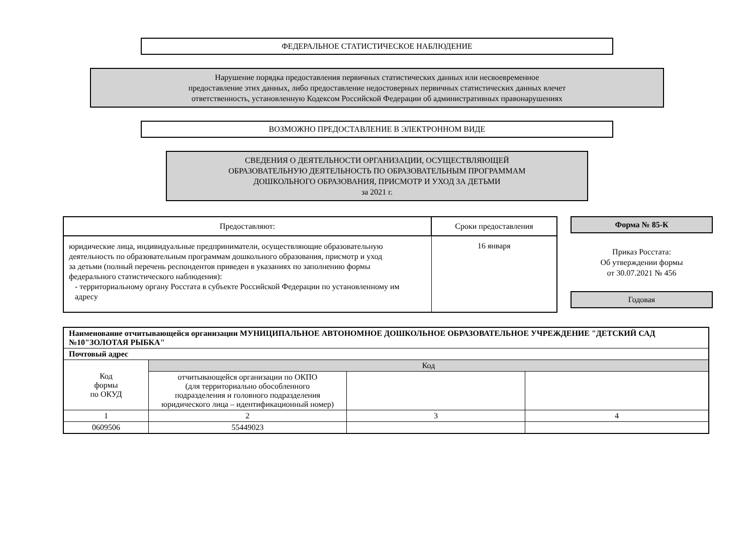ФЕДЕРАЛЬНОЕ СТАТИСТИЧЕСКОЕ НАБЛЮДЕНИЕ
Нарушение порядка предоставления первичных статистических данных или несвоевременное
предоставление этих данных, либо предоставление недостоверных первичных статистических данных влечет
ответственность, установленную Кодексом Российской Федерации об административных правонарушениях
ВОЗМОЖНО ПРЕДОСТАВЛЕНИЕ В ЭЛЕКТРОННОМ ВИДЕ
СВЕДЕНИЯ О ДЕЯТЕЛЬНОСТИ ОРГАНИЗАЦИИ, ОСУЩЕСТВЛЯЮЩЕЙ
ОБРАЗОВАТЕЛЬНУЮ ДЕЯТЕЛЬНОСТЬ ПО ОБРАЗОВАТЕЛЬНЫМ ПРОГРАММАМ
ДОШКОЛЬНОГО ОБРАЗОВАНИЯ, ПРИСМОТР И УХОД ЗА ДЕТЬМИ
за 2021 г.
| Предоставляют: | Сроки предоставления |
| --- | --- |
| юридические лица, индивидуальные предприниматели, осуществляющие образовательную деятельность по образовательным программам дошкольного образования, присмотр и уход за детьми (полный перечень респондентов приведен в указаниях по заполнению формы федерального статистического наблюдения): - территориальному органу Росстата в субъекте Российской Федерации по установленному им адресу | 16 января |
Форма № 85-К
Приказ Росстата:
Об утверждении формы
от 30.07.2021 № 456
Годовая
| Наименование отчитывающейся организации МУНИЦИПАЛЬНОЕ АВТОНОМНОЕ ДОШКОЛЬНОЕ ОБРАЗОВАТЕЛЬНОЕ УЧРЕЖДЕНИЕ "ДЕТСКИЙ САД №10"ЗОЛОТАЯ РЫБКА" | | | |
| Почтовый адрес | | | |
| Код формы по ОКУД | Код | | |
| | отчитывающейся организации по ОКПО (для территориально обособленного подразделения и головного подразделения юридического лица – идентификационный номер) | | |
| 1 | 2 | 3 | 4 |
| 0609506 | 55449023 | | |